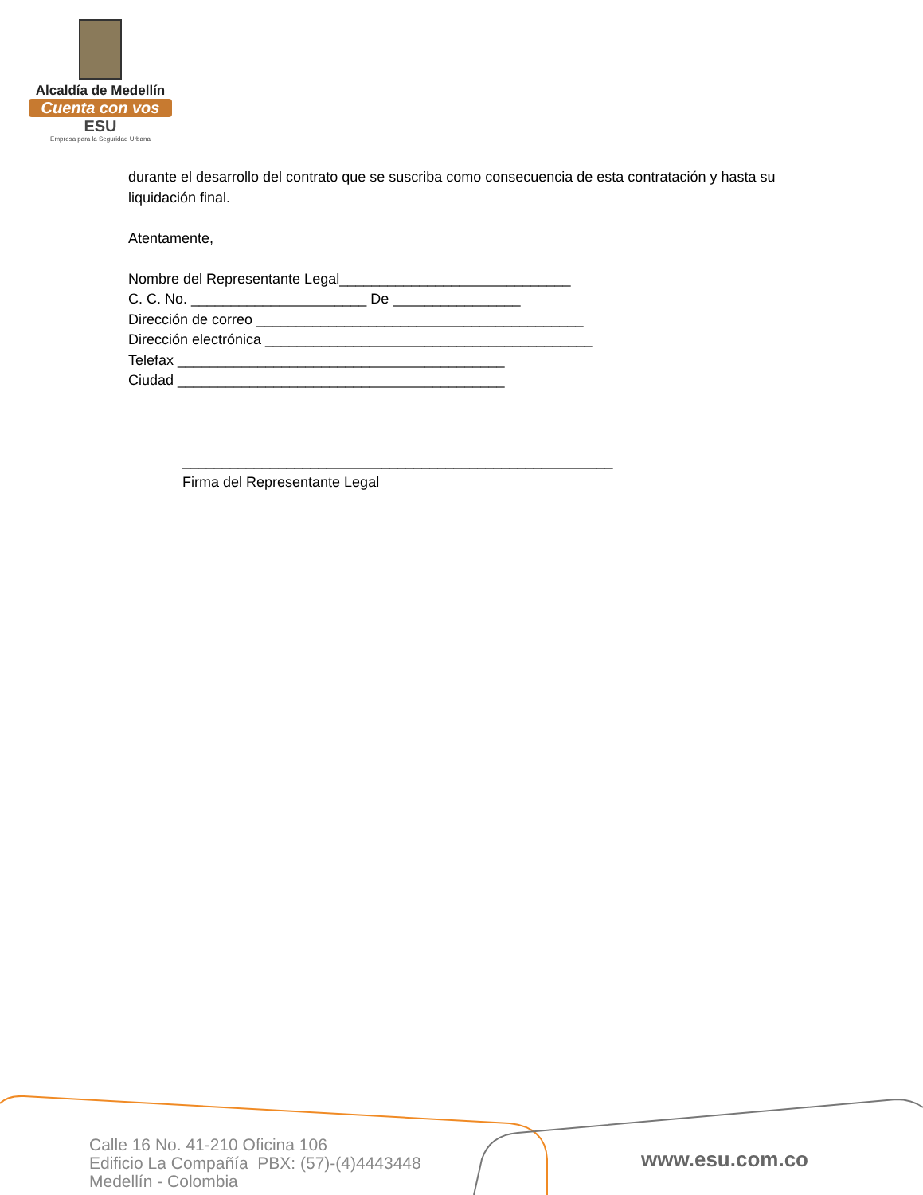Alcaldía de Medellín
Cuenta con vos
ESU
Empresa para la Seguridad Urbana
durante el desarrollo del contrato que se suscriba como consecuencia de esta contratación y hasta su liquidación final.
Atentamente,
Nombre del Representante Legal_____________________________
C. C. No. ______________________ De ________________
Dirección de correo _________________________________________
Dirección electrónica _________________________________________
Telefax _________________________________________
Ciudad _________________________________________
______________________________________________________
Firma del Representante Legal
Calle 16 No. 41-210 Oficina 106
Edificio La Compañía PBX: (57)-(4)4443448
Medellín - Colombia
www.esu.com.co